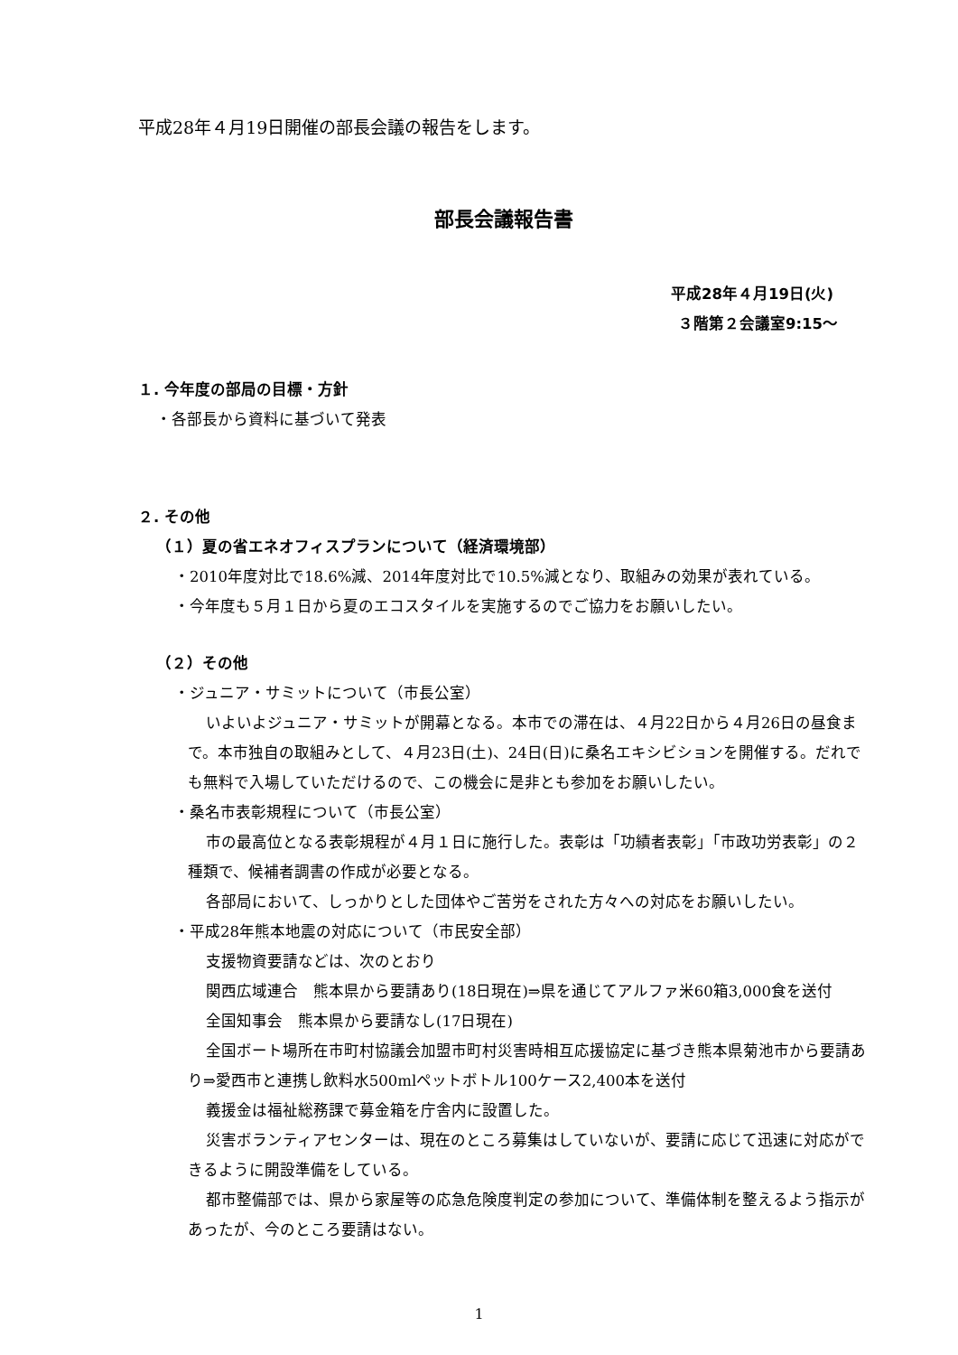平成28年４月19日開催の部長会議の報告をします。
部長会議報告書
平成28年４月19日(火)
３階第２会議室9:15～
１. 今年度の部局の目標・方針
・各部長から資料に基づいて発表
２. その他
（１）夏の省エネオフィスプランについて（経済環境部）
・2010年度対比で18.6%減、2014年度対比で10.5%減となり、取組みの効果が表れている。
・今年度も５月１日から夏のエコスタイルを実施するのでご協力をお願いしたい。
（２）その他
・ジュニア・サミットについて（市長公室）
いよいよジュニア・サミットが開幕となる。本市での滞在は、４月22日から４月26日の昼食まで。本市独自の取組みとして、４月23日(土)、24日(日)に桑名エキシビションを開催する。だれでも無料で入場していただけるので、この機会に是非とも参加をお願いしたい。
・桑名市表彰規程について（市長公室）
市の最高位となる表彰規程が４月１日に施行した。表彰は「功績者表彰」「市政功労表彰」の２種類で、候補者調書の作成が必要となる。
各部局において、しっかりとした団体やご苦労をされた方々への対応をお願いしたい。
・平成28年熊本地震の対応について（市民安全部）
支援物資要請などは、次のとおり
関西広域連合　熊本県から要請あり(18日現在)⇒県を通じてアルファ米60箱3,000食を送付
全国知事会　熊本県から要請なし(17日現在)
全国ボート場所在市町村協議会加盟市町村災害時相互応援協定に基づき熊本県菊池市から要請あり⇒愛西市と連携し飲料水500mlペットボトル100ケース2,400本を送付
義援金は福祉総務課で募金箱を庁舎内に設置した。
災害ボランティアセンターは、現在のところ募集はしていないが、要請に応じて迅速に対応ができるように開設準備をしている。
都市整備部では、県から家屋等の応急危険度判定の参加について、準備体制を整えるよう指示があったが、今のところ要請はない。
1